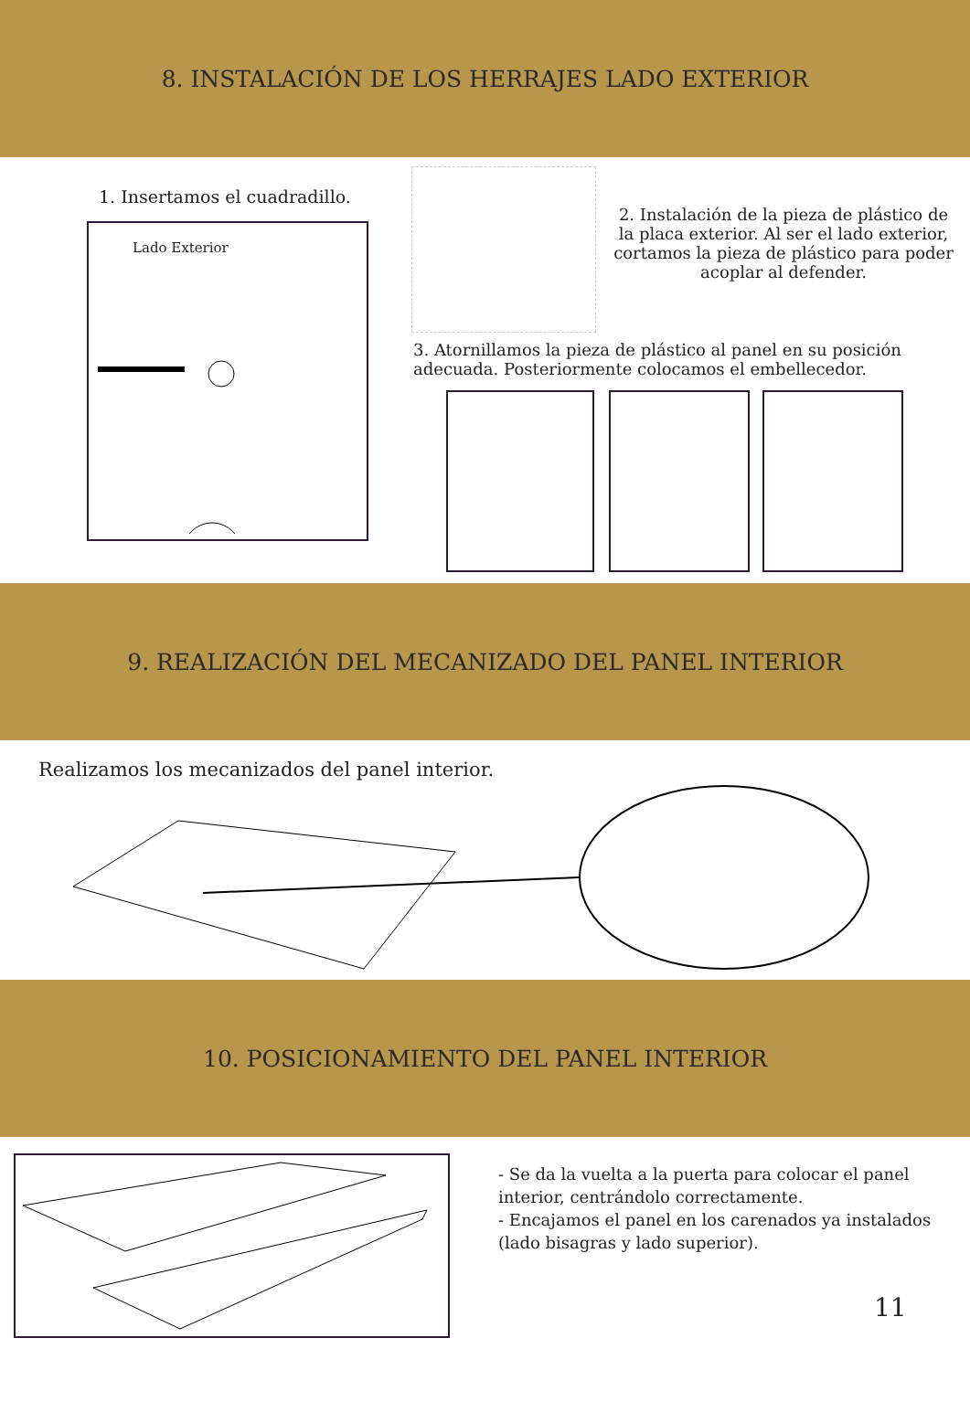8. INSTALACIÓN DE LOS HERRAJES LADO EXTERIOR
1. Insertamos el cuadradillo.
Lado Exterior
2. Instalación de la pieza de plástico de la placa exterior. Al ser el lado exterior, cortamos la pieza de plástico para poder acoplar al defender.
3. Atornillamos la pieza de plástico al panel en su posición adecuada. Posteriormente colocamos el embellecedor.
9. REALIZACIÓN DEL MECANIZADO DEL PANEL INTERIOR
Realizamos los mecanizados del panel interior.
10. POSICIONAMIENTO DEL PANEL INTERIOR
- Se da la vuelta a la puerta para colocar el panel interior, centrándolo correctamente.
- Encajamos el panel en los carenados ya instalados (lado bisagras y lado superior).
11